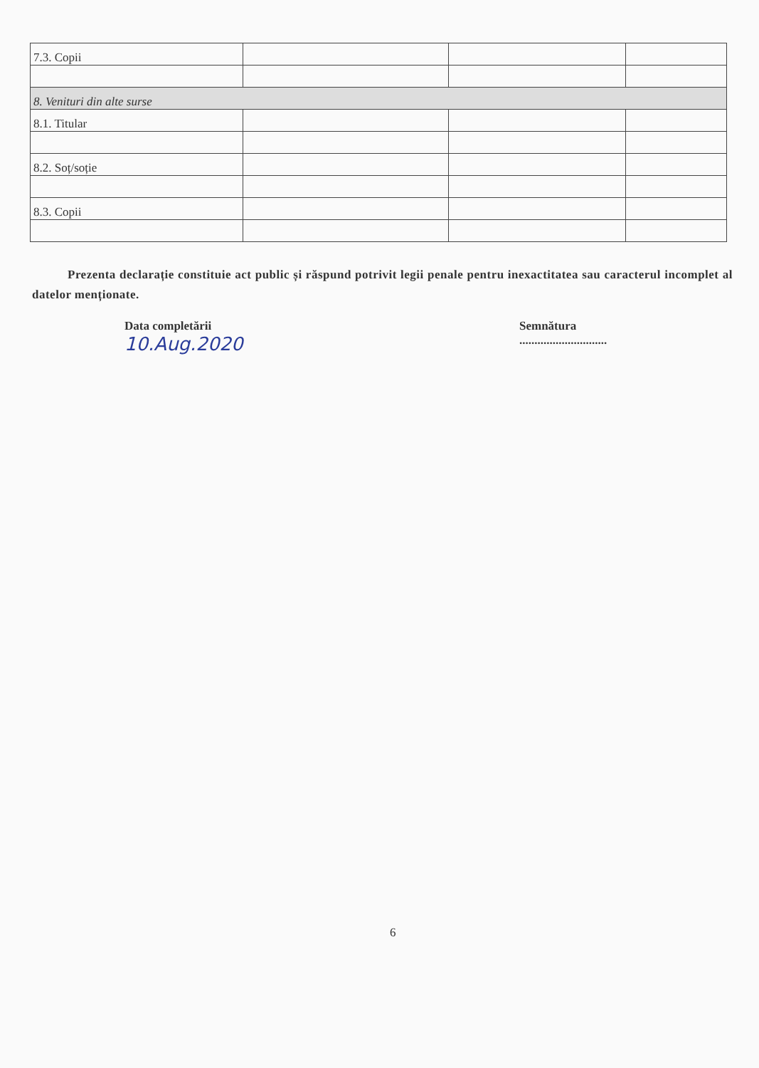| 7.3. Copii | | | |
| 8. Venituri din alte surse | | | |
| 8.1. Titular | | | |
| 8.2. Soț/soție | | | |
| 8.3. Copii | | | |
Prezenta declarație constituie act public și răspund potrivit legii penale pentru inexactitatea sau caracterul incomplet al datelor menționate.
Data completării
10.Aug.2020
Semnătura
.............................
6